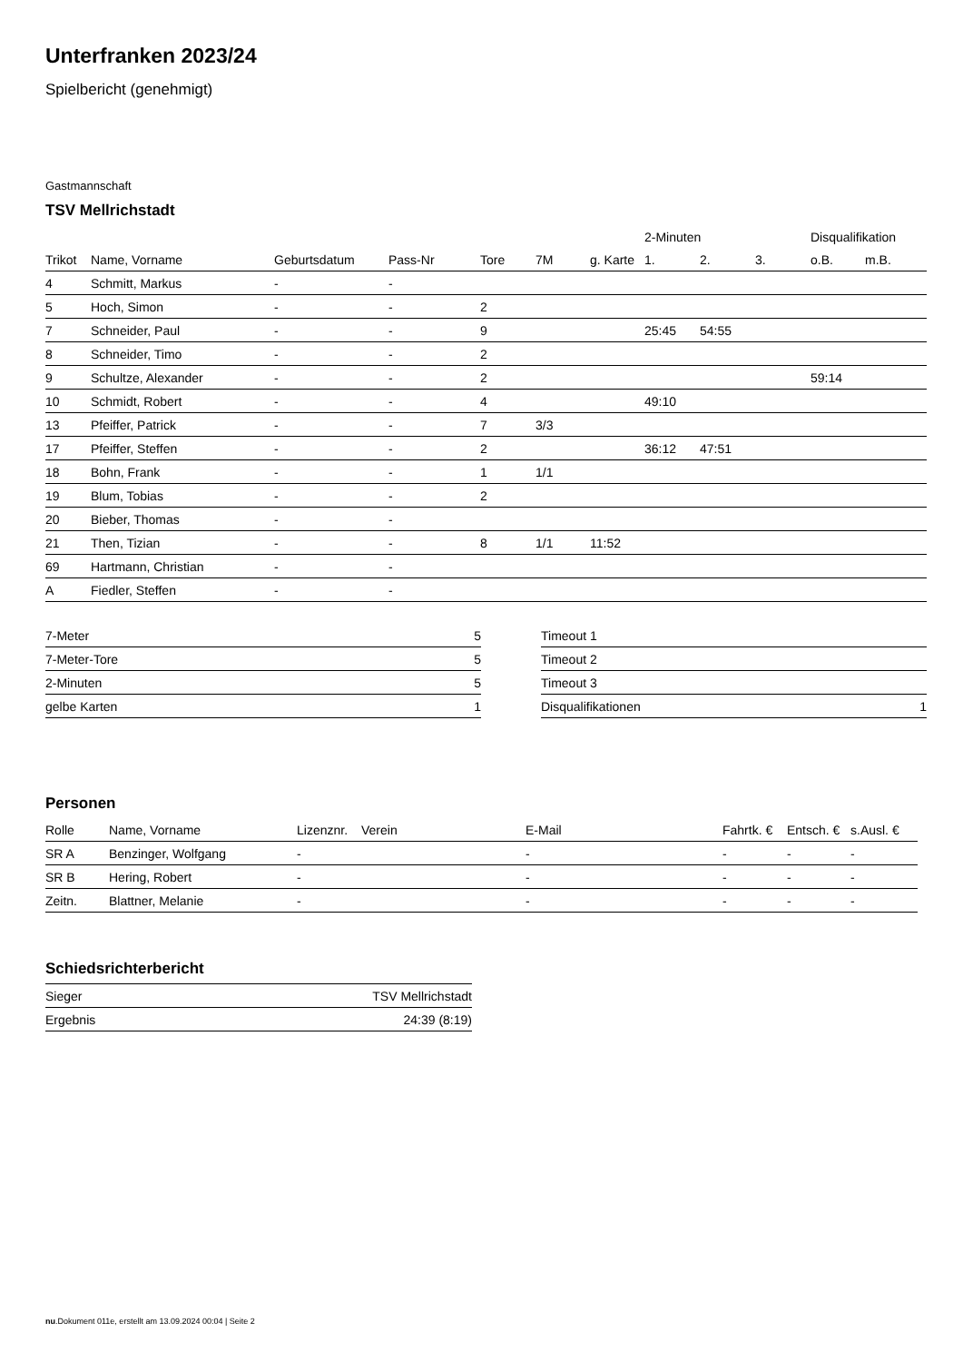Unterfranken 2023/24
Spielbericht (genehmigt)
Gastmannschaft
TSV Mellrichstadt
| | | | | | | | 2-Minuten | | | Disqualifikation | |
| --- | --- | --- | --- | --- | --- | --- | --- | --- | --- | --- | --- |
| Trikot | Name, Vorname | Geburtsdatum | Pass-Nr | Tore | 7M | g. Karte | 1. | 2. | 3. | o.B. | m.B. |
| 4 | Schmitt, Markus | - | - | | | | | | | | |
| 5 | Hoch, Simon | - | - | 2 | | | | | | | |
| 7 | Schneider, Paul | - | - | 9 | | | 25:45 | 54:55 | | | |
| 8 | Schneider, Timo | - | - | 2 | | | | | | | |
| 9 | Schultze, Alexander | - | - | 2 | | | | | | 59:14 | |
| 10 | Schmidt, Robert | - | - | 4 | | | 49:10 | | | | |
| 13 | Pfeiffer, Patrick | - | - | 7 | 3/3 | | | | | | |
| 17 | Pfeiffer, Steffen | - | - | 2 | | | 36:12 | 47:51 | | | |
| 18 | Bohn, Frank | - | - | 1 | 1/1 | | | | | | |
| 19 | Blum, Tobias | - | - | 2 | | | | | | | |
| 20 | Bieber, Thomas | - | - | | | | | | | | |
| 21 | Then, Tizian | - | - | 8 | 1/1 | 11:52 | | | | | |
| 69 | Hartmann, Christian | - | - | | | | | | | | |
| A | Fiedler, Steffen | - | - | | | | | | | | |
| 7-Meter | 5 |
| 7-Meter-Tore | 5 |
| 2-Minuten | 5 |
| gelbe Karten | 1 |
| Timeout 1 | |
| Timeout 2 | |
| Timeout 3 | |
| Disqualifikationen | 1 |
Personen
| Rolle | Name, Vorname | Lizenznr. | Verein | E-Mail | Fahrtk. € | Entsch. € | s.Ausl. € |
| --- | --- | --- | --- | --- | --- | --- | --- |
| SR A | Benzinger, Wolfgang | - | | - | - | - | - |
| SR B | Hering, Robert | - | | - | - | - | - |
| Zeitn. | Blattner, Melanie | - | | - | - | - | - |
Schiedsrichterbericht
| Sieger | TSV Mellrichstadt |
| Ergebnis | 24:39 (8:19) |
nu.Dokument 011e, erstellt am 13.09.2024 00:04 | Seite 2